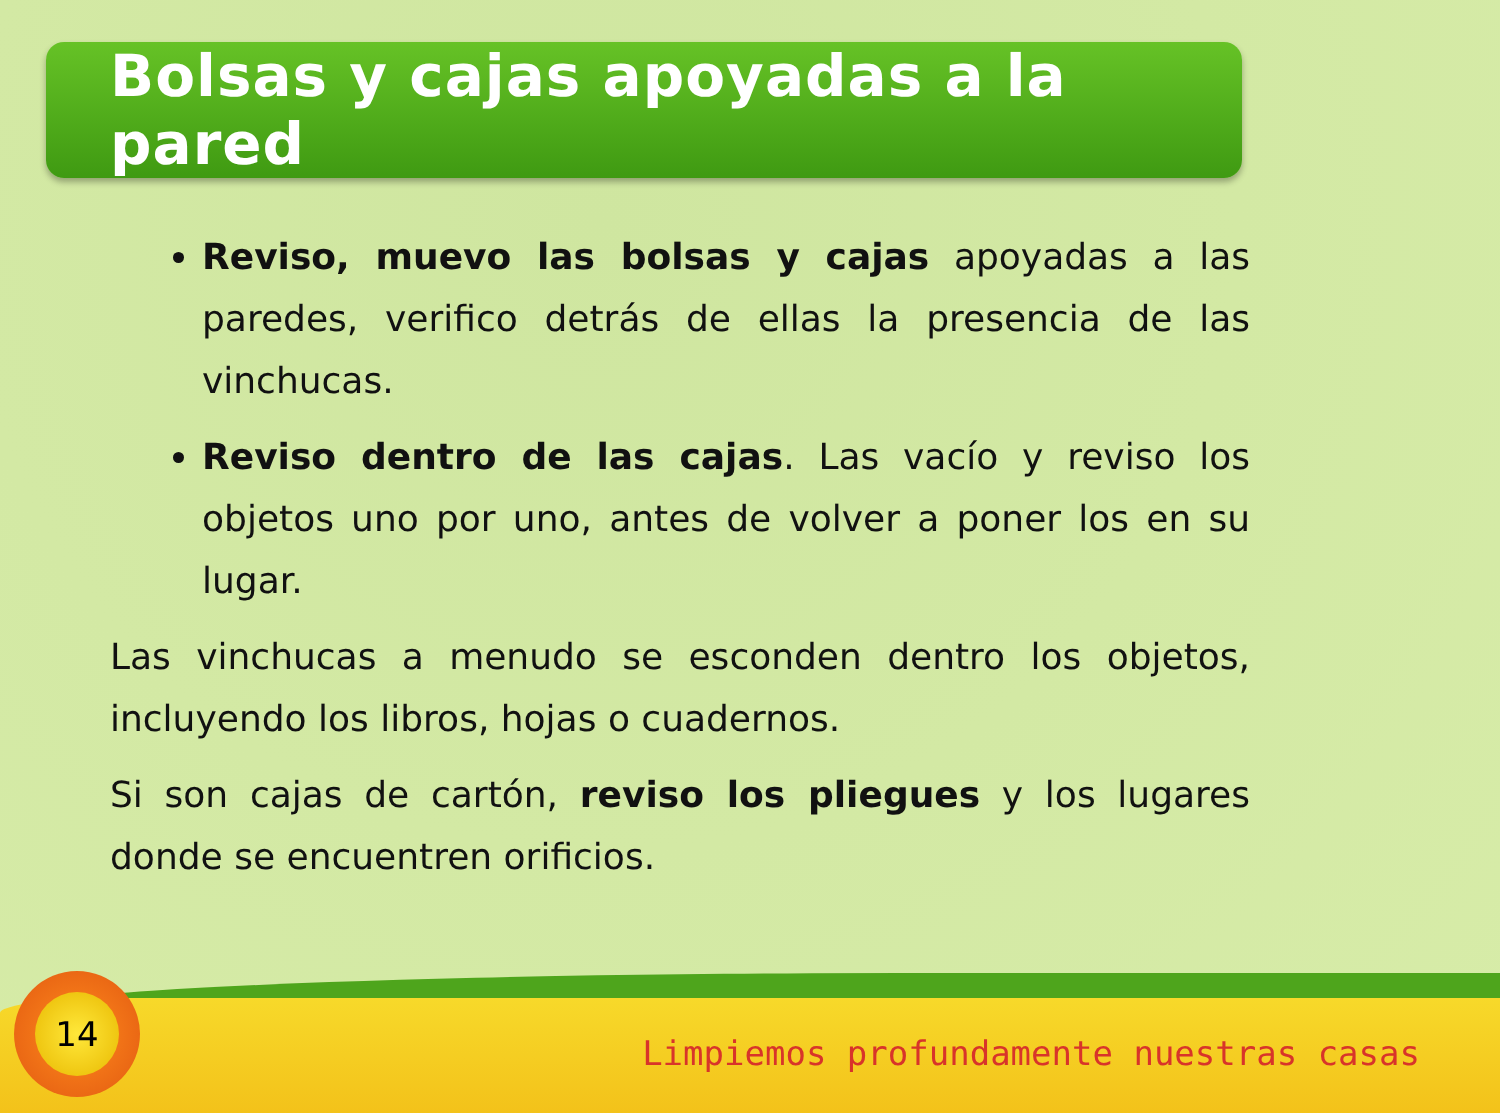Bolsas y cajas apoyadas a la pared
Reviso, muevo las bolsas y cajas apoyadas a las paredes, verifico detrás de ellas la presencia de las vinchucas.
Reviso dentro de las cajas. Las vacío y reviso los objetos uno por uno, antes de volver a poner los en su lugar.
Las vinchucas a menudo se esconden dentro los objetos, incluyendo los libros, hojas o cuadernos.
Si son cajas de cartón, reviso los pliegues y los lugares donde se encuentren orificios.
14
Limpiemos profundamente nuestras casas